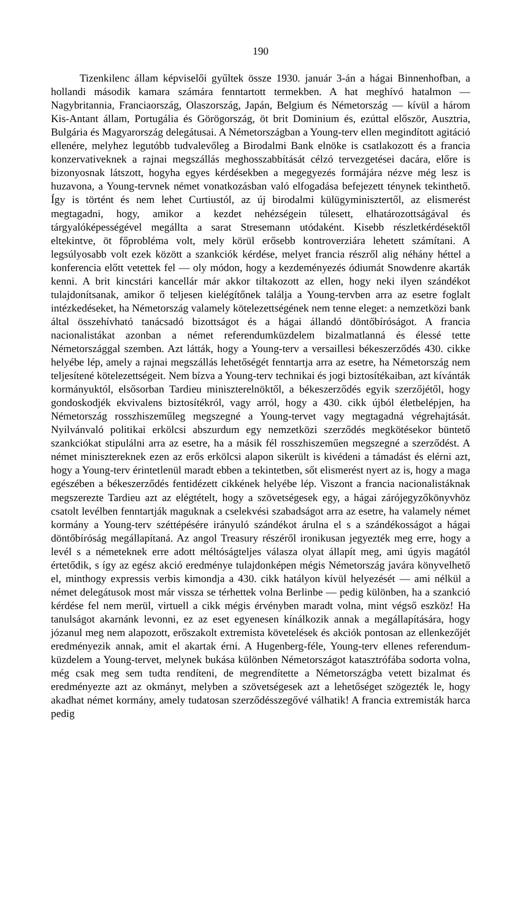190
Tizenkilenc állam képviselői gyűltek össze 1930. január 3-án a hágai Binnenhofban, a hollandi második kamara számára fenntartott termekben. A hat meghívó hatalmon — Nagybritannia, Franciaország, Olaszország, Japán, Belgium és Németország — kívül a három Kis-Antant állam, Portugália és Görögország, öt brit Dominium és, ezúttal először, Ausztria, Bulgária és Magyarország delegátusai. A Németországban a Young-terv ellen megindított agitáció ellenére, melyhez legutóbb tudvalevőleg a Birodalmi Bank elnöke is csatlakozott és a francia konzervativeknek a rajnai megszállás meghosszabbítását célzó tervezgetései dacára, előre is bizonyosnak látszott, hogyha egyes kérdésekben a megegyezés formájára nézve még lesz is huzavona, a Young-tervnek német vonatkozásban való elfogadása befejezett ténynek tekinthető. Így is történt és nem lehet Curtiustól, az új birodalmi külügyminisztertől, az elismerést megtagadni, hogy, amikor a kezdet nehézségein túlesett, elhatározottságával és tárgyalóképességével megállta a sarat Stresemann utódaként. Kisebb részletkérdésektől eltekintve, öt főprobléma volt, mely körül erősebb kontroverziára lehetett számítani. A legsúlyosabb volt ezek között a szankciók kérdése, melyet francia részről alig néhány héttel a konferencia előtt vetettek fel — oly módon, hogy a kezdeményezés ódiumát Snowdenre akarták kenni. A brit kincstári kancellár már akkor tiltakozott az ellen, hogy neki ilyen szándékot tulajdonítsanak, amikor ő teljesen kielégítőnek találja a Young-tervben arra az esetre foglalt intézkedéseket, ha Németország valamely kötelezettségének nem tenne eleget: a nemzetközi bank által összehívható tanácsadó bizottságot és a hágai állandó döntőbíróságot. A francia nacionalistákat azonban a német referendumküzdelem bizalmatlanná és élessé tette Németországgal szemben. Azt látták, hogy a Young-terv a versaillesi békeszerződés 430. cikke helyébe lép, amely a rajnai megszállás lehetőségét fenntartja arra az esetre, ha Németország nem teljesítené kötelezettségeit. Nem bízva a Young-terv technikai és jogi biztosítékaiban, azt kívánták kormányuktól, elsősorban Tardieu miniszterelnöktől, a békeszerződés egyik szerzőjétől, hogy gondoskodjék ekvivalens biztosítékról, vagy arról, hogy a 430. cikk újból életbelépjen, ha Németország rosszhiszeműleg megszegné a Young-tervet vagy megtagadná végrehajtását. Nyilvánvaló politikai erkölcsi abszurdum egy nemzetközi szerződés megkötésekor büntető szankciókat stipulálni arra az esetre, ha a másik fél rosszhiszeműen megszegné a szerződést. A német minisztereknek ezen az erős erkölcsi alapon sikerült is kivédeni a támadást és elérni azt, hogy a Young-terv érintetlenül maradt ebben a tekintetben, sőt elismerést nyert az is, hogy a maga egészében a békeszerződés fentidézett cikkének helyébe lép. Viszont a francia nacionalistáknak megszerezte Tardieu azt az elégtételt, hogy a szövetségesek egy, a hágai zárójegyzőkönyvhöz csatolt levélben fenntartják maguknak a cselekvési szabadságot arra az esetre, ha valamely német kormány a Young-terv széttépésére irányuló szándékot árulna el s a szándékosságot a hágai döntőbíróság megállapítaná. Az angol Treasury részéről ironikusan jegyezték meg erre, hogy a levél s a németeknek erre adott méltóságteljes válasza olyat állapít meg, ami úgyis magától értetődik, s így az egész akció eredménye tulajdonképen mégis Németország javára könyvelhető el, minthogy expressis verbis kimondja a 430. cikk hatályon kívül helyezését — ami nélkül a német delegátusok most már vissza se térhettek volna Berlinbe — pedig különben, ha a szankció kérdése fel nem merül, virtuell a cikk mégis érvényben maradt volna, mint végső eszköz! Ha tanulságot akarnánk levonni, ez az eset egyenesen kínálkozik annak a megállapítására, hogy józanul meg nem alapozott, erőszakolt extremista követelések és akciók pontosan az ellenkezőjét eredményezik annak, amit el akartak érni. A Hugenberg-féle, Young-terv ellenes referendum-küzdelem a Young-tervet, melynek bukása különben Németországot katasztrófába sodorta volna, még csak meg sem tudta rendíteni, de megrendítette a Németországba vetett bizalmat és eredményezte azt az okmányt, melyben a szövetségesek azt a lehetőséget szögezték le, hogy akadhat német kormány, amely tudatosan szerződésszegővé válhatik! A francia extremisták harca pedig